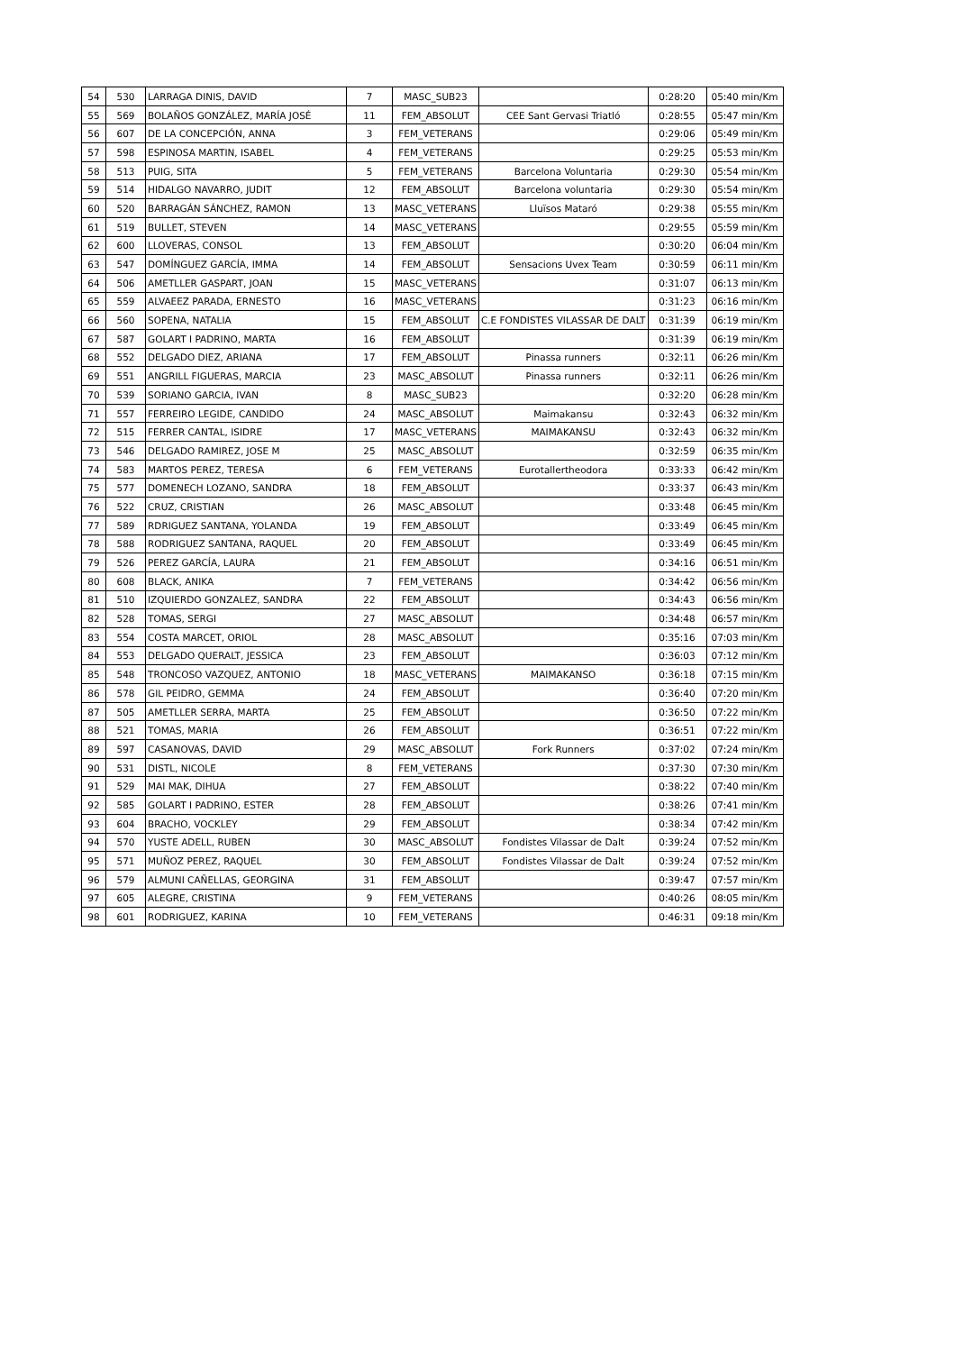| 54 | 530 | LARRAGA DINIS, DAVID | 7 | MASC_SUB23 | | 0:28:20 | 05:40 min/Km |
| 55 | 569 | BOLAÑOS GONZÁLEZ, MARÍA JOSÉ | 11 | FEM_ABSOLUT | CEE Sant Gervasi Triatló | 0:28:55 | 05:47 min/Km |
| 56 | 607 | DE LA CONCEPCIÓN, ANNA | 3 | FEM_VETERANS | | 0:29:06 | 05:49 min/Km |
| 57 | 598 | ESPINOSA MARTIN, ISABEL | 4 | FEM_VETERANS | | 0:29:25 | 05:53 min/Km |
| 58 | 513 | PUIG, SITA | 5 | FEM_VETERANS | Barcelona Voluntaria | 0:29:30 | 05:54 min/Km |
| 59 | 514 | HIDALGO NAVARRO, JUDIT | 12 | FEM_ABSOLUT | Barcelona voluntaria | 0:29:30 | 05:54 min/Km |
| 60 | 520 | BARRAGÁN SÁNCHEZ, RAMON | 13 | MASC_VETERANS | Lluïsos Mataró | 0:29:38 | 05:55 min/Km |
| 61 | 519 | BULLET, STEVEN | 14 | MASC_VETERANS | | 0:29:55 | 05:59 min/Km |
| 62 | 600 | LLOVERAS, CONSOL | 13 | FEM_ABSOLUT | | 0:30:20 | 06:04 min/Km |
| 63 | 547 | DOMÍNGUEZ GARCÍA, IMMA | 14 | FEM_ABSOLUT | Sensacions Uvex Team | 0:30:59 | 06:11 min/Km |
| 64 | 506 | AMETLLER GASPART, JOAN | 15 | MASC_VETERANS | | 0:31:07 | 06:13 min/Km |
| 65 | 559 | ALVAEEZ PARADA, ERNESTO | 16 | MASC_VETERANS | | 0:31:23 | 06:16 min/Km |
| 66 | 560 | SOPENA, NATALIA | 15 | FEM_ABSOLUT | C.E FONDISTES VILASSAR DE DALT | 0:31:39 | 06:19 min/Km |
| 67 | 587 | GOLART I PADRINO, MARTA | 16 | FEM_ABSOLUT | | 0:31:39 | 06:19 min/Km |
| 68 | 552 | DELGADO DIEZ, ARIANA | 17 | FEM_ABSOLUT | Pinassa runners | 0:32:11 | 06:26 min/Km |
| 69 | 551 | ANGRILL FIGUERAS, MARCIA | 23 | MASC_ABSOLUT | Pinassa runners | 0:32:11 | 06:26 min/Km |
| 70 | 539 | SORIANO GARCIA, IVAN | 8 | MASC_SUB23 | | 0:32:20 | 06:28 min/Km |
| 71 | 557 | FERREIRO LEGIDE, CANDIDO | 24 | MASC_ABSOLUT | Maimakansu | 0:32:43 | 06:32 min/Km |
| 72 | 515 | FERRER CANTAL, ISIDRE | 17 | MASC_VETERANS | MAIMAKANSU | 0:32:43 | 06:32 min/Km |
| 73 | 546 | DELGADO RAMIREZ, JOSE M | 25 | MASC_ABSOLUT | | 0:32:59 | 06:35 min/Km |
| 74 | 583 | MARTOS PEREZ, TERESA | 6 | FEM_VETERANS | Eurotallertheodora | 0:33:33 | 06:42 min/Km |
| 75 | 577 | DOMENECH LOZANO, SANDRA | 18 | FEM_ABSOLUT | | 0:33:37 | 06:43 min/Km |
| 76 | 522 | CRUZ, CRISTIAN | 26 | MASC_ABSOLUT | | 0:33:48 | 06:45 min/Km |
| 77 | 589 | RDRIGUEZ SANTANA, YOLANDA | 19 | FEM_ABSOLUT | | 0:33:49 | 06:45 min/Km |
| 78 | 588 | RODRIGUEZ SANTANA, RAQUEL | 20 | FEM_ABSOLUT | | 0:33:49 | 06:45 min/Km |
| 79 | 526 | PEREZ GARCÍA, LAURA | 21 | FEM_ABSOLUT | | 0:34:16 | 06:51 min/Km |
| 80 | 608 | BLACK, ANIKA | 7 | FEM_VETERANS | | 0:34:42 | 06:56 min/Km |
| 81 | 510 | IZQUIERDO GONZALEZ, SANDRA | 22 | FEM_ABSOLUT | | 0:34:43 | 06:56 min/Km |
| 82 | 528 | TOMAS, SERGI | 27 | MASC_ABSOLUT | | 0:34:48 | 06:57 min/Km |
| 83 | 554 | COSTA MARCET, ORIOL | 28 | MASC_ABSOLUT | | 0:35:16 | 07:03 min/Km |
| 84 | 553 | DELGADO QUERALT, JESSICA | 23 | FEM_ABSOLUT | | 0:36:03 | 07:12 min/Km |
| 85 | 548 | TRONCOSO VAZQUEZ, ANTONIO | 18 | MASC_VETERANS | MAIMAKANSO | 0:36:18 | 07:15 min/Km |
| 86 | 578 | GIL PEIDRO, GEMMA | 24 | FEM_ABSOLUT | | 0:36:40 | 07:20 min/Km |
| 87 | 505 | AMETLLER SERRA, MARTA | 25 | FEM_ABSOLUT | | 0:36:50 | 07:22 min/Km |
| 88 | 521 | TOMAS, MARIA | 26 | FEM_ABSOLUT | | 0:36:51 | 07:22 min/Km |
| 89 | 597 | CASANOVAS, DAVID | 29 | MASC_ABSOLUT | Fork Runners | 0:37:02 | 07:24 min/Km |
| 90 | 531 | DISTL, NICOLE | 8 | FEM_VETERANS | | 0:37:30 | 07:30 min/Km |
| 91 | 529 | MAI MAK, DIHUA | 27 | FEM_ABSOLUT | | 0:38:22 | 07:40 min/Km |
| 92 | 585 | GOLART I PADRINO, ESTER | 28 | FEM_ABSOLUT | | 0:38:26 | 07:41 min/Km |
| 93 | 604 | BRACHO, VOCKLEY | 29 | FEM_ABSOLUT | | 0:38:34 | 07:42 min/Km |
| 94 | 570 | YUSTE ADELL, RUBEN | 30 | MASC_ABSOLUT | Fondistes Vilassar de Dalt | 0:39:24 | 07:52 min/Km |
| 95 | 571 | MUÑOZ PEREZ, RAQUEL | 30 | FEM_ABSOLUT | Fondistes Vilassar de Dalt | 0:39:24 | 07:52 min/Km |
| 96 | 579 | ALMUNI CAÑELLAS, GEORGINA | 31 | FEM_ABSOLUT | | 0:39:47 | 07:57 min/Km |
| 97 | 605 | ALEGRE, CRISTINA | 9 | FEM_VETERANS | | 0:40:26 | 08:05 min/Km |
| 98 | 601 | RODRIGUEZ, KARINA | 10 | FEM_VETERANS | | 0:46:31 | 09:18 min/Km |